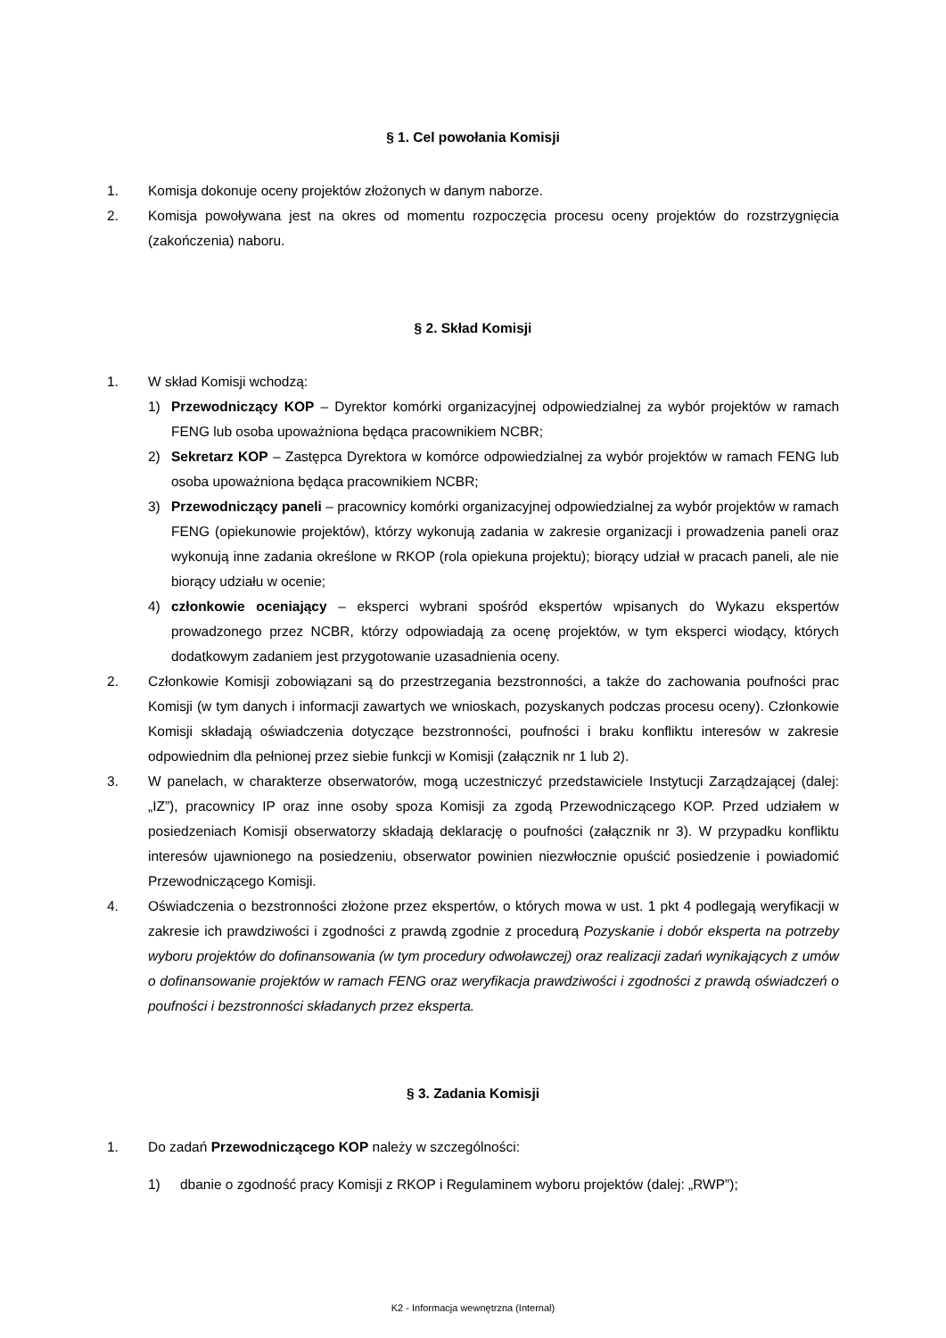§ 1. Cel powołania Komisji
1. Komisja dokonuje oceny projektów złożonych w danym naborze.
2. Komisja powoływana jest na okres od momentu rozpoczęcia procesu oceny projektów do rozstrzygnięcia (zakończenia) naboru.
§ 2. Skład Komisji
1. W skład Komisji wchodzą:
1) Przewodniczący KOP – Dyrektor komórki organizacyjnej odpowiedzialnej za wybór projektów w ramach FENG lub osoba upoważniona będąca pracownikiem NCBR;
2) Sekretarz KOP – Zastępca Dyrektora w komórce odpowiedzialnej za wybór projektów w ramach FENG lub osoba upoważniona będąca pracownikiem NCBR;
3) Przewodniczący paneli – pracownicy komórki organizacyjnej odpowiedzialnej za wybór projektów w ramach FENG (opiekunowie projektów), którzy wykonują zadania w zakresie organizacji i prowadzenia paneli oraz wykonują inne zadania określone w RKOP (rola opiekuna projektu); biorący udział w pracach paneli, ale nie biorący udziału w ocenie;
4) członkowie oceniający – eksperci wybrani spośród ekspertów wpisanych do Wykazu ekspertów prowadzonego przez NCBR, którzy odpowiadają za ocenę projektów, w tym eksperci wiodący, których dodatkowym zadaniem jest przygotowanie uzasadnienia oceny.
2. Członkowie Komisji zobowiązani są do przestrzegania bezstronności, a także do zachowania poufności prac Komisji (w tym danych i informacji zawartych we wnioskach, pozyskanych podczas procesu oceny). Członkowie Komisji składają oświadczenia dotyczące bezstronności, poufności i braku konfliktu interesów w zakresie odpowiednim dla pełnionej przez siebie funkcji w Komisji (załącznik nr 1 lub 2).
3. W panelach, w charakterze obserwatorów, mogą uczestniczyć przedstawiciele Instytucji Zarządzającej (dalej: „IZ”), pracownicy IP oraz inne osoby spoza Komisji za zgodą Przewodniczącego KOP. Przed udziałem w posiedzeniach Komisji obserwatorzy składają deklarację o poufności (załącznik nr 3). W przypadku konfliktu interesów ujawnionego na posiedzeniu, obserwator powinien niezwłocznie opuścić posiedzenie i powiadomić Przewodniczącego Komisji.
4. Oświadczenia o bezstronności złożone przez ekspertów, o których mowa w ust. 1 pkt 4 podlegają weryfikacji w zakresie ich prawdziwości i zgodności z prawdą zgodnie z procedurą Pozyskanie i dobór eksperta na potrzeby wyboru projektów do dofinansowania (w tym procedury odwoławczej) oraz realizacji zadań wynikających z umów o dofinansowanie projektów w ramach FENG oraz weryfikacja prawdziwości i zgodności z prawdą oświadczeń o poufności i bezstronności składanych przez eksperta.
§ 3. Zadania Komisji
1. Do zadań Przewodniczącego KOP należy w szczególności:
1) dbanie o zgodność pracy Komisji z RKOP i Regulaminem wyboru projektów (dalej: „RWP”);
K2 - Informacja wewnętrzna (Internal)